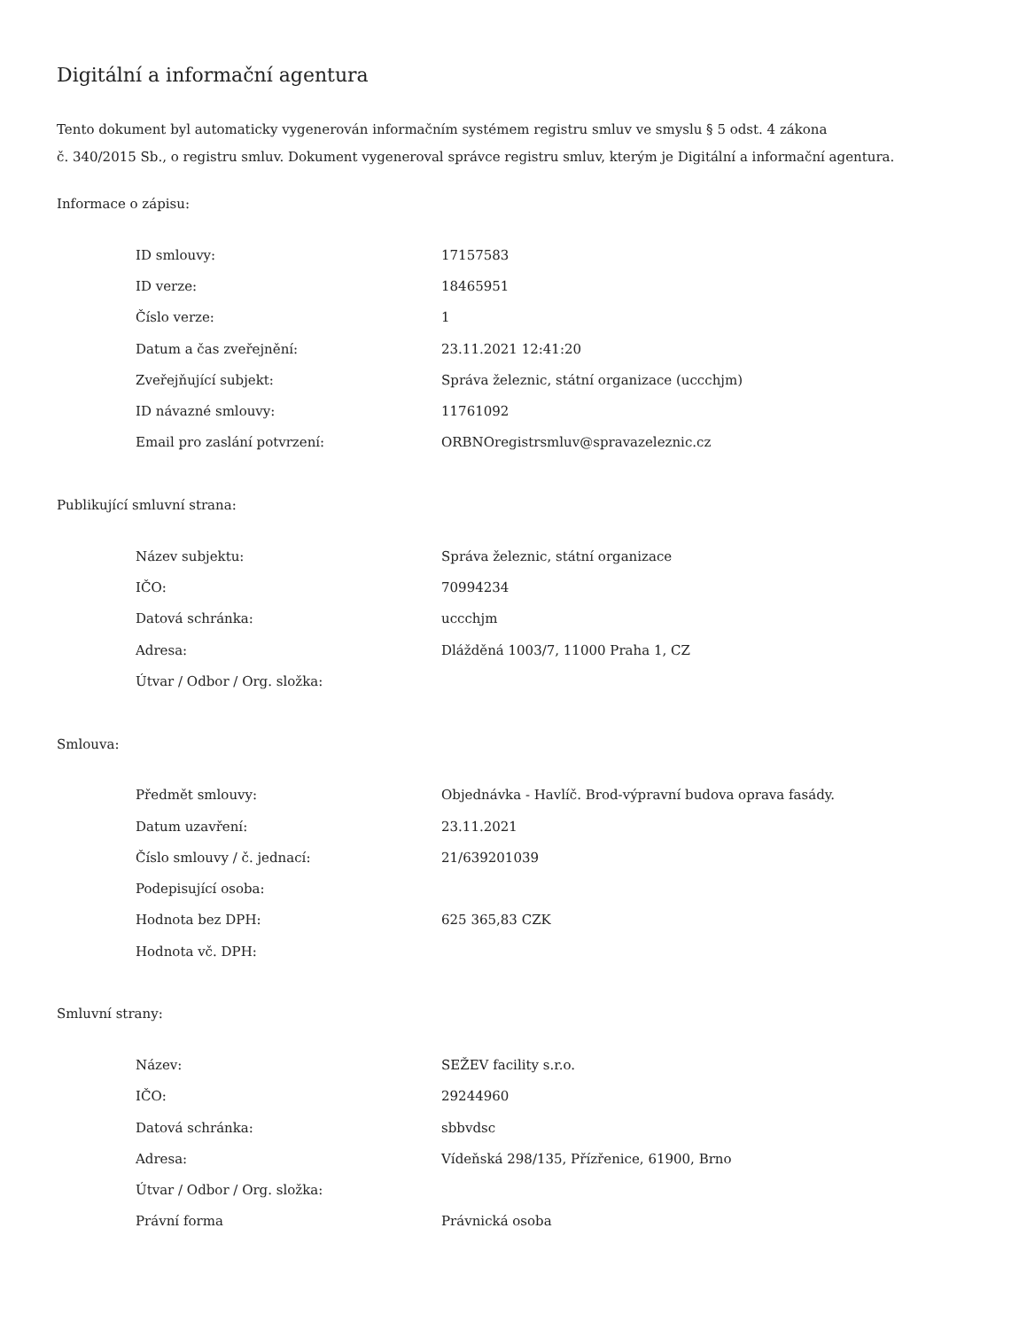Digitální a informační agentura
Tento dokument byl automaticky vygenerován informačním systémem registru smluv ve smyslu § 5 odst. 4 zákona
č. 340/2015 Sb., o registru smluv. Dokument vygeneroval správce registru smluv, kterým je Digitální a informační agentura.
Informace o zápisu:
| ID smlouvy: | 17157583 |
| ID verze: | 18465951 |
| Číslo verze: | 1 |
| Datum a čas zveřejnění: | 23.11.2021 12:41:20 |
| Zveřejňující subjekt: | Správa železnic, státní organizace (uccchjm) |
| ID návazné smlouvy: | 11761092 |
| Email pro zaslání potvrzení: | ORBNOregistrsmluv@spravazeleznic.cz |
Publikující smluvní strana:
| Název subjektu: | Správa železnic, státní organizace |
| IČO: | 70994234 |
| Datová schránka: | uccchjm |
| Adresa: | Dlážděná 1003/7, 11000 Praha 1, CZ |
| Útvar / Odbor / Org. složka: | |
Smlouva:
| Předmět smlouvy: | Objednávka - Havlíč. Brod-výpravní budova oprava fasády. |
| Datum uzavření: | 23.11.2021 |
| Číslo smlouvy / č. jednací: | 21/639201039 |
| Podepisující osoba: | |
| Hodnota bez DPH: | 625 365,83 CZK |
| Hodnota vč. DPH: | |
Smluvní strany:
| Název: | SEŽEV facility s.r.o. |
| IČO: | 29244960 |
| Datová schránka: | sbbvdsc |
| Adresa: | Vídeňská 298/135, Přízřenice, 61900, Brno |
| Útvar / Odbor / Org. složka: | |
| Právní forma | Právnická osoba |